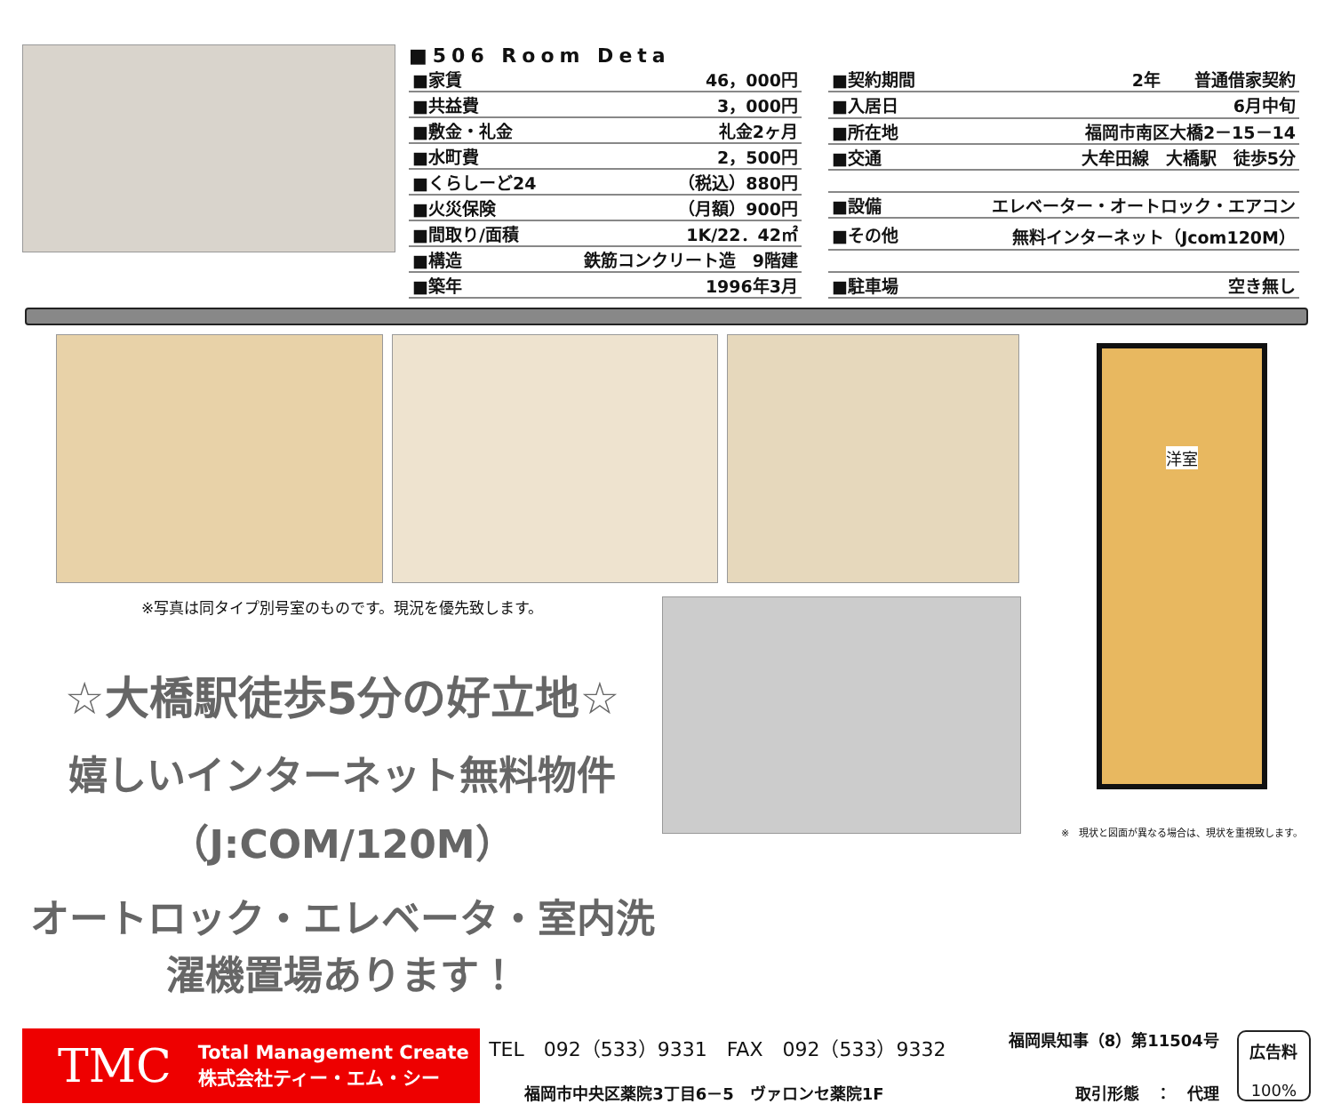■506 Room Deta
| ■家賃 | 46，000円 |
| ■共益費 | 3，000円 |
| ■敷金・礼金 | 礼金2ヶ月 |
| ■水町費 | 2，500円 |
| ■くらしーど24 | （税込）880円 |
| ■火災保険 | （月額）900円 |
| ■間取り/面積 | 1K/22．42㎡ |
| ■構造 | 鉄筋コンクリート造 9階建 |
| ■築年 | 1996年3月 |
| ■契約期間 | 2年 普通借家契約 |
| ■入居日 | 6月中旬 |
| ■所在地 | 福岡市南区大橋2－15－14 |
| ■交通 | 大牟田線 大橋駅 徒歩5分 |
| ■設備 | エレベーター・オートロック・エアコン |
| ■その他 | 無料インターネット（Jcom120M） |
| ■駐車場 | 空き無し |
※写真は同タイプ別号室のものです。現況を優先致します。
☆大橋駅徒歩5分の好立地☆
嬉しいインターネット無料物件（J:COM/120M）
オートロック・エレベータ・室内洗濯機置場あります！
洋室
※　現状と図面が異なる場合は、現状を重視致します。
TMC Total Management Create
株式会社ティー・エム・シー
TEL　092（533）9331　FAX　092（533）9332 福岡県知事（8）第11504号
福岡市中央区薬院3丁目6－5　ヴァロンセ薬院1F 取引形態　：　代理
広告料
100%